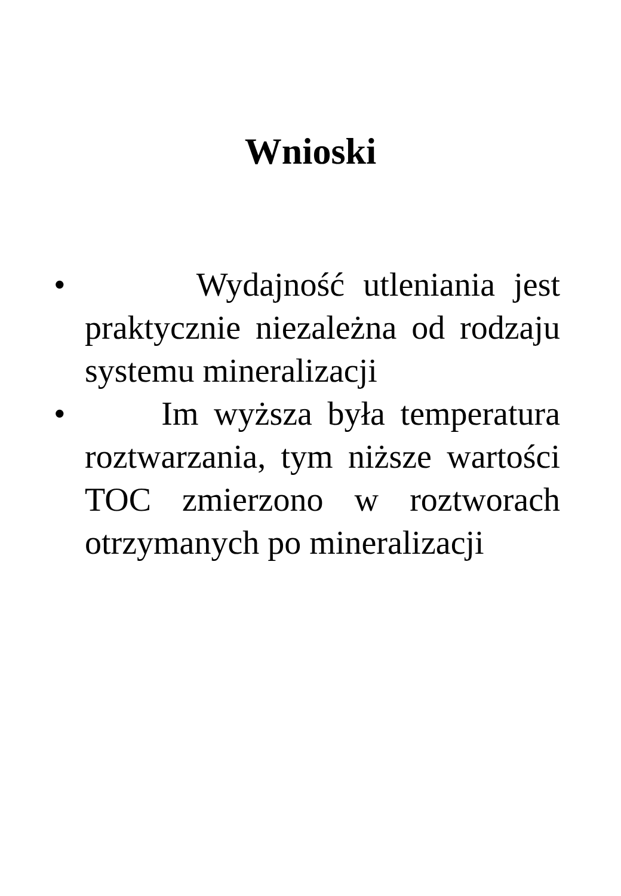Wnioski
• Wydajność utleniania jest praktycznie niezależna od rodzaju systemu mineralizacji
• Im wyższa była temperatura roztwarzania, tym niższe wartości TOC zmierzono w roztworach otrzymanych po mineralizacji